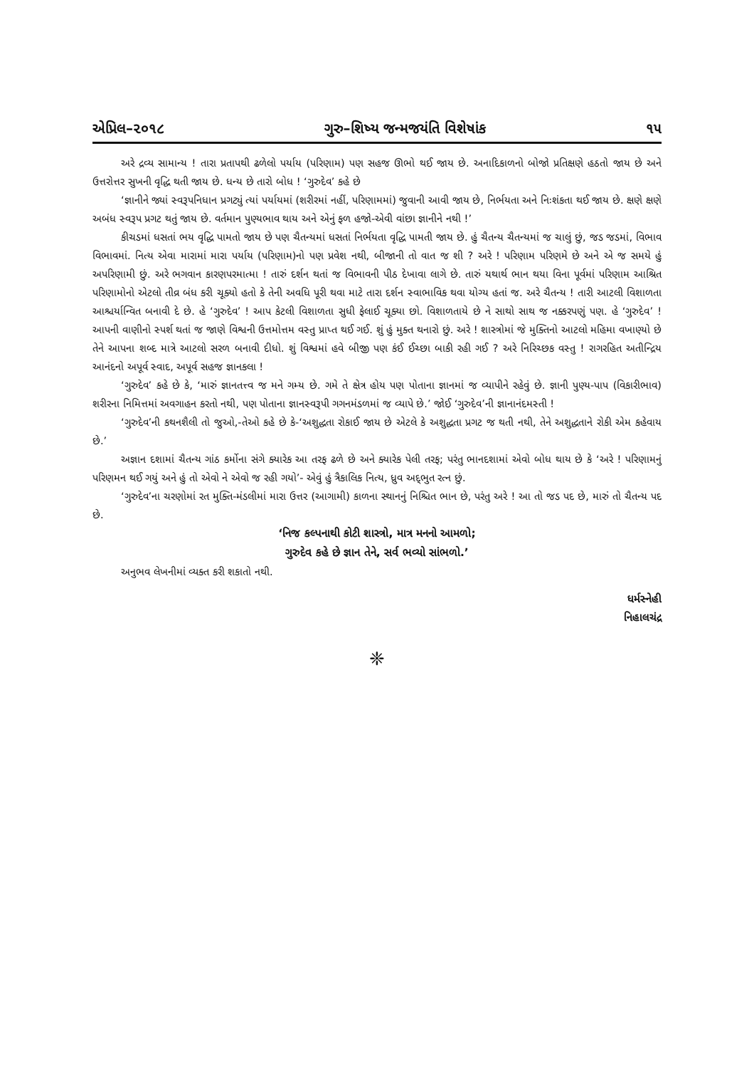એપ્રિલ–૨૦૧૮ ગુરુ–શિષ્ય જન્મજયંતિ વિશેષાંક ૧૫
અરે દ્રવ્ય સામાન્ય ! તારા પ્રતાપથી ઢળેલો પર્યાય (પરિણામ) પણ સહજ ઊભો થઈ જાય છે. અનાદિકાળનો બોજો પ્રતિક્ષણે હઠતો જાય છે અને ઉત્તરોત્તર સુખની વૃદ્ધિ થતી જાય છે. ધન્ય છે તારો બોધ ! ‘ગુરુદેવ’ કહે છે
‘જ્ઞાનીને જ્યાં સ્વરૂપનિધાન પ્રગટ્યું ત્યાં પર્યાયમાં (શરીરમાં નહીં, પરિણામમાં) જુવાની આવી જાય છે, નિર્ભયતા અને નિઃશંકતા થઈ જાય છે. ક્ષણે ક્ષણે અબંધ સ્વરૂપ પ્રગટ થતું જાય છે. વર્તમાન પુણ્યભાવ થાય અને એનું ફળ હજો-એવી વાંછા જ્ઞાનીને નથી !’
કીચડમાં ધસતાં ભય વૃદ્ધિ પામતો જાય છે પણ ચૈતન્યમાં ધસતાં નિર્ભયતા વૃદ્ધિ પામતી જાય છે. હું ચૈતન્ય ચૈતન્યમાં જ ચાલું છું, જડ જડમાં, વિભાવ વિભાવમાં. નિત્ય એવા મારામાં મારા પર્યાય (પરિણામ)નો પણ પ્રવેશ નથી, બીજાની તો વાત જ શી ? અરે ! પરિણામ પરિણમે છે અને એ જ સમયે હું અપરિણામી છું. અરે ભગવાન કારણપરમાત્મા ! તારું દર્શન થતાં જ વિભાવની પીઠ દેખાવા લાગે છે. તારું યથાર્થ ભાન થયા વિના પૂર્વમાં પરિણામ આશ્રિત પરિણામોનો એટલો તીવ્ર બંધ કરી ચૂક્યો હતો કે તેની અવધિ પૂરી થવા માટે તારા દર્શન સ્વાભાવિક થવા યોગ્ય હતાં જ. અરે ચૈતન્ય ! તારી આટલી વિશાળતા આશ્ચર્યાન્વિત બનાવી દે છે. હે ‘ગુરુદેવ’ ! આપ કેટલી વિશાળતા સુધી ફેલાઈ ચૂક્યા છો. વિશાળતાયે છે ને સાથો સાથ જ નક્કરપણું પણ. હે ‘ગુરુદેવ’ ! આપની વાણીનો સ્પર્શ થતાં જ જાણે વિશ્વની ઉત્તમોત્તમ વસ્તુ પ્રાપ્ત થઈ ગઈ. શું હું મુક્ત થનારો છું. અરે ! શાસ્ત્રોમાં જે મુક્તિનો આટલો મહિમા વખાણ્યો છે તેને આપના શબ્દ માત્રે આટલો સરળ બનાવી દીધો. શું વિશ્વમાં હવે બીજી પણ કંઈ ઈચ્છા બાકી રહી ગઈ ? અરે નિરિચ્છક વસ્તુ ! રાગરહિત અતીન્દ્રિય આનંદનો અપૂર્વ સ્વાદ, અપૂર્વ સહજ જ્ઞાનકલા !
‘ગુરુદેવ’ કહે છે કે, ‘મારું જ્ઞાનતત્ત્વ જ મને ગમ્ય છે. ગમે તે ક્ષેત્ર હોય પણ પોતાના જ્ઞાનમાં જ વ્યાપીને રહેવું છે. જ્ઞાની પુણ્ય-પાપ (વિકારીભાવ) શરીરના નિમિત્તમાં અવગાહન કરતો નથી, પણ પોતાના જ્ઞાનસ્વરૂપી ગગનમંડળમાં જ વ્યાપે છે.’ જોઈ ‘ગુરુદેવ’ની જ્ઞાનાનંદમસ્તી !
‘ગુરુદેવ’ની કથનશૈલી તો જુઓ,-તેઓ કહે છે કે-‘અશુદ્ધતા રોકાઈ જાય છે એટલે કે અશુદ્ધતા પ્રગટ જ થતી નથી, તેને અશુદ્ધતાને રોકી એમ કહેવાય છે.’
અજ્ઞાન દશામાં ચૈતન્ય ગાંઠ કર્મોના સંગે ક્યારેક આ તરફ ઢળે છે અને ક્યારેક પેલી તરફ; પરંતુ ભાનદશામાં એવો બોધ થાય છે કે ‘અરે ! પરિણામનું પરિણમન થઈ ગયું અને હું તો એવો ને એવો જ રહી ગયો’- એવું હું ત્રૈકાલિક નિત્ય, ધ્રુવ અદ્‌ભુત રત્ન છું.
‘ગુરુદેવ’ના ચરણોમાં રત મુક્તિ-મંડલીમાં મારા ઉત્તર (આગામી) કાળના સ્થાનનું નિશ્ચિત ભાન છે, પરંતુ અરે ! આ તો જડ પદ છે, મારું તો ચૈતન્ય પદ છે.
‘નિજ કલ્પનાથી કોટી શાસ્ત્રો, માત્ર મનનો આમળો;
ગુરુદેવ કહે છે જ્ઞાન તેને, સર્વ ભવ્યો સાંભળો.’
અનુભવ લેખનીમાં વ્યક્ત કરી શકાતો નથી.
ધર્મસ્નેહી
નિહાલચંદ્ર
❈